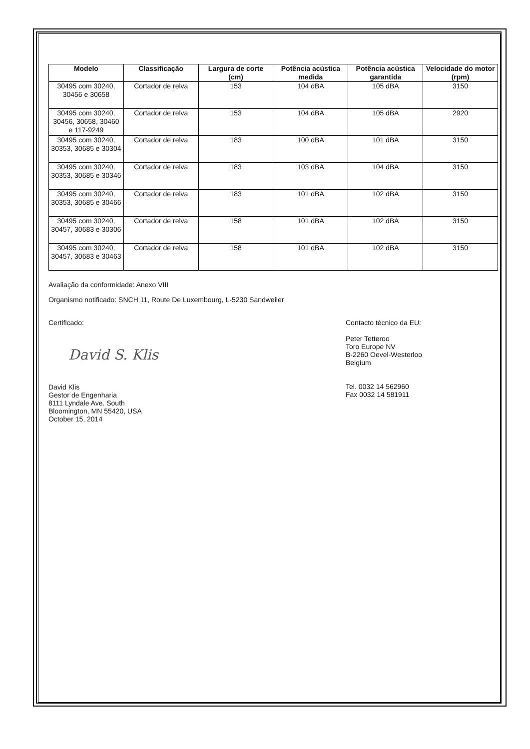| Modelo | Classificação | Largura de corte (cm) | Potência acústica medida | Potência acústica garantida | Velocidade do motor (rpm) |
| --- | --- | --- | --- | --- | --- |
| 30495 com 30240, 30456 e 30658 | Cortador de relva | 153 | 104 dBA | 105 dBA | 3150 |
| 30495 com 30240, 30456, 30658, 30460 e 117-9249 | Cortador de relva | 153 | 104 dBA | 105 dBA | 2920 |
| 30495 com 30240, 30353, 30685 e 30304 | Cortador de relva | 183 | 100 dBA | 101 dBA | 3150 |
| 30495 com 30240, 30353, 30685 e 30346 | Cortador de relva | 183 | 103 dBA | 104 dBA | 3150 |
| 30495 com 30240, 30353, 30685 e 30466 | Cortador de relva | 183 | 101 dBA | 102 dBA | 3150 |
| 30495 com 30240, 30457, 30683 e 30306 | Cortador de relva | 158 | 101 dBA | 102 dBA | 3150 |
| 30495 com 30240, 30457, 30683 e 30463 | Cortador de relva | 158 | 101 dBA | 102 dBA | 3150 |
Avaliação da conformidade: Anexo VIII
Organismo notificado: SNCH 11, Route De Luxembourg, L-5230 Sandweiler
Certificado:
David S. Klis
David Klis
Gestor de Engenharia
8111 Lyndale Ave. South
Bloomington, MN 55420, USA
October 15, 2014
Contacto técnico da EU:
Peter Tetteroo
Toro Europe NV
B-2260 Oevel-Westerloo
Belgium
Tel. 0032 14 562960
Fax 0032 14 581911